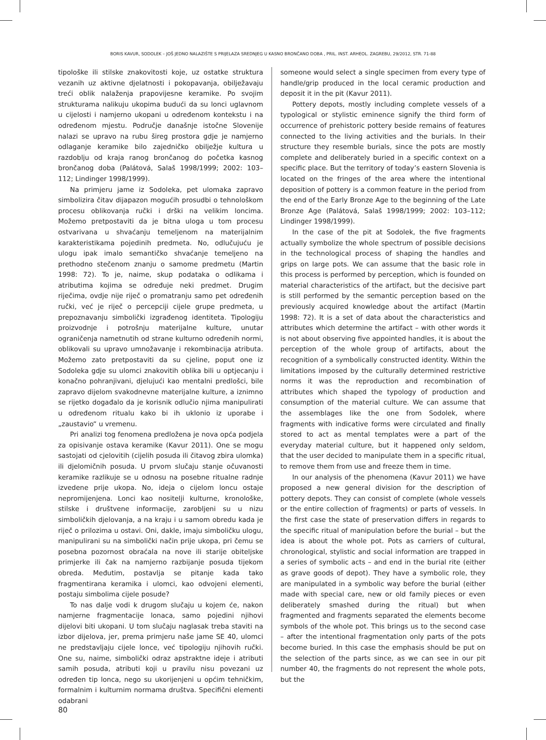BORIS KAVUR, SODOLEK – JOŠ JEDNO NALAZIŠTE S PRIJELAZA SREDNJEG U KASNO BRONČANO DOBA , PRIL. INST. ARHEOL. ZAGREBU, 29/2012, STR. 71-88
tipološke ili stilske znakovitosti koje, uz ostatke struktura vezanih uz aktivne djelatnosti i pokopavanja, obilježavaju treći oblik nalaženja prapovijesne keramike. Po svojim strukturama nalikuju ukopima budući da su lonci uglavnom u cijelosti i namjerno ukopani u određenom kontekstu i na određenom mjestu. Područje današnje istočne Slovenije nalazi se upravo na rubu šireg prostora gdje je namjerno odlaganje keramike bilo zajedničko obilježje kultura u razdoblju od kraja ranog brončanog do početka kasnog brončanog doba (Palátová, Salaš 1998/1999; 2002: 103–112; Lindinger 1998/1999).
Na primjeru jame iz Sodoleka, pet ulomaka zapravo simbolizira čitav dijapazon mogućih prosudbi o tehnološkom procesu oblikovanja ručki i drški na velikim loncima. Možemo pretpostaviti da je bitna uloga u tom procesu ostvarivana u shvaćanju temeljenom na materijalnim karakteristikama pojedinih predmeta. No, odlučujuću je ulogu ipak imalo semantičko shvaćanje temeljeno na prethodno stečenom znanju o samome predmetu (Martin 1998: 72). To je, naime, skup podataka o odlikama i atributima kojima se određuje neki predmet. Drugim riječima, ovdje nije riječ o promatranju samo pet određenih ručki, već je riječ o percepciji cijele grupe predmeta, u prepoznavanju simbolički izgrađenog identiteta. Tipologiju proizvodnje i potrošnju materijalne kulture, unutar ograničenja nametnutih od strane kulturno određenih normi, oblikovali su upravo umnožavanje i rekombinacija atributa. Možemo zato pretpostaviti da su cjeline, poput one iz Sodoleka gdje su ulomci znakovitih oblika bili u optjecanju i konačno pohranjivani, djelujući kao mentalni predlošci, bile zapravo dijelom svakodnevne materijalne kulture, a iznimno se rijetko događalo da je korisnik odlučio njima manipulirati u određenom ritualu kako bi ih uklonio iz uporabe i „zaustavio“ u vremenu.
Pri analizi tog fenomena predložena je nova opća podjela za opisivanje ostava keramike (Kavur 2011). One se mogu sastojati od cjelovitih (cijelih posuda ili čitavog zbira ulomka) ili djelomičnih posuda. U prvom slučaju stanje očuvanosti keramike razlikuje se u odnosu na posebne ritualne radnje izvedene prije ukopa. No, ideja o cijelom loncu ostaje nepromijenjena. Lonci kao nositelji kulturne, kronološke, stilske i društvene informacije, zarobljeni su u nizu simboličkih djelovanja, a na kraju i u samom obredu kada je riječ o prilozima u ostavi. Oni, dakle, imaju simboličku ulogu, manipulirani su na simbolički način prije ukopa, pri čemu se posebna pozornost obraćala na nove ili starije obiteljske primjerke ili čak na namjerno razbijanje posuda tijekom obreda. Međutim, postavlja se pitanje kada tako fragmentirana keramika i ulomci, kao odvojeni elementi, postaju simbolima cijele posude?
To nas dalje vodi k drugom slučaju u kojem će, nakon namjerne fragmentacije lonaca, samo pojedini njihovi dijelovi biti ukopani. U tom slučaju naglasak treba staviti na izbor dijelova, jer, prema primjeru naše jame SE 40, ulomci ne predstavljaju cijele lonce, već tipologiju njihovih ručki. One su, naime, simbolički odraz apstraktne ideje i atributi samih posuda, atributi koji u pravilu nisu povezani uz određen tip lonca, nego su ukorijenjeni u općim tehničkim, formalnim i kulturnim normama društva. Specifični elementi odabrani
someone would select a single specimen from every type of handle/grip produced in the local ceramic production and deposit it in the pit (Kavur 2011).
Pottery depots, mostly including complete vessels of a typological or stylistic eminence signify the third form of occurrence of prehistoric pottery beside remains of features connected to the living activities and the burials. In their structure they resemble burials, since the pots are mostly complete and deliberately buried in a specific context on a specific place. But the territory of today’s eastern Slovenia is located on the fringes of the area where the intentional deposition of pottery is a common feature in the period from the end of the Early Bronze Age to the beginning of the Late Bronze Age (Palátová, Salaš 1998/1999; 2002: 103–112; Lindinger 1998/1999).
In the case of the pit at Sodolek, the five fragments actually symbolize the whole spectrum of possible decisions in the technological process of shaping the handles and grips on large pots. We can assume that the basic role in this process is performed by perception, which is founded on material characteristics of the artifact, but the decisive part is still performed by the semantic perception based on the previously acquired knowledge about the artifact (Martin 1998: 72). It is a set of data about the characteristics and attributes which determine the artifact – with other words it is not about observing five appointed handles, it is about the perception of the whole group of artifacts, about the recognition of a symbolically constructed identity. Within the limitations imposed by the culturally determined restrictive norms it was the reproduction and recombination of attributes which shaped the typology of production and consumption of the material culture. We can assume that the assemblages like the one from Sodolek, where fragments with indicative forms were circulated and finally stored to act as mental templates were a part of the everyday material culture, but it happened only seldom, that the user decided to manipulate them in a specific ritual, to remove them from use and freeze them in time.
In our analysis of the phenomena (Kavur 2011) we have proposed a new general division for the description of pottery depots. They can consist of complete (whole vessels or the entire collection of fragments) or parts of vessels. In the first case the state of preservation differs in regards to the specific ritual of manipulation before the burial – but the idea is about the whole pot. Pots as carriers of cultural, chronological, stylistic and social information are trapped in a series of symbolic acts – and end in the burial rite (either as grave goods of depot). They have a symbolic role, they are manipulated in a symbolic way before the burial (either made with special care, new or old family pieces or even deliberately smashed during the ritual) but when fragmented and fragments separated the elements become symbols of the whole pot. This brings us to the second case – after the intentional fragmentation only parts of the pots become buried. In this case the emphasis should be put on the selection of the parts since, as we can see in our pit number 40, the fragments do not represent the whole pots, but the
80